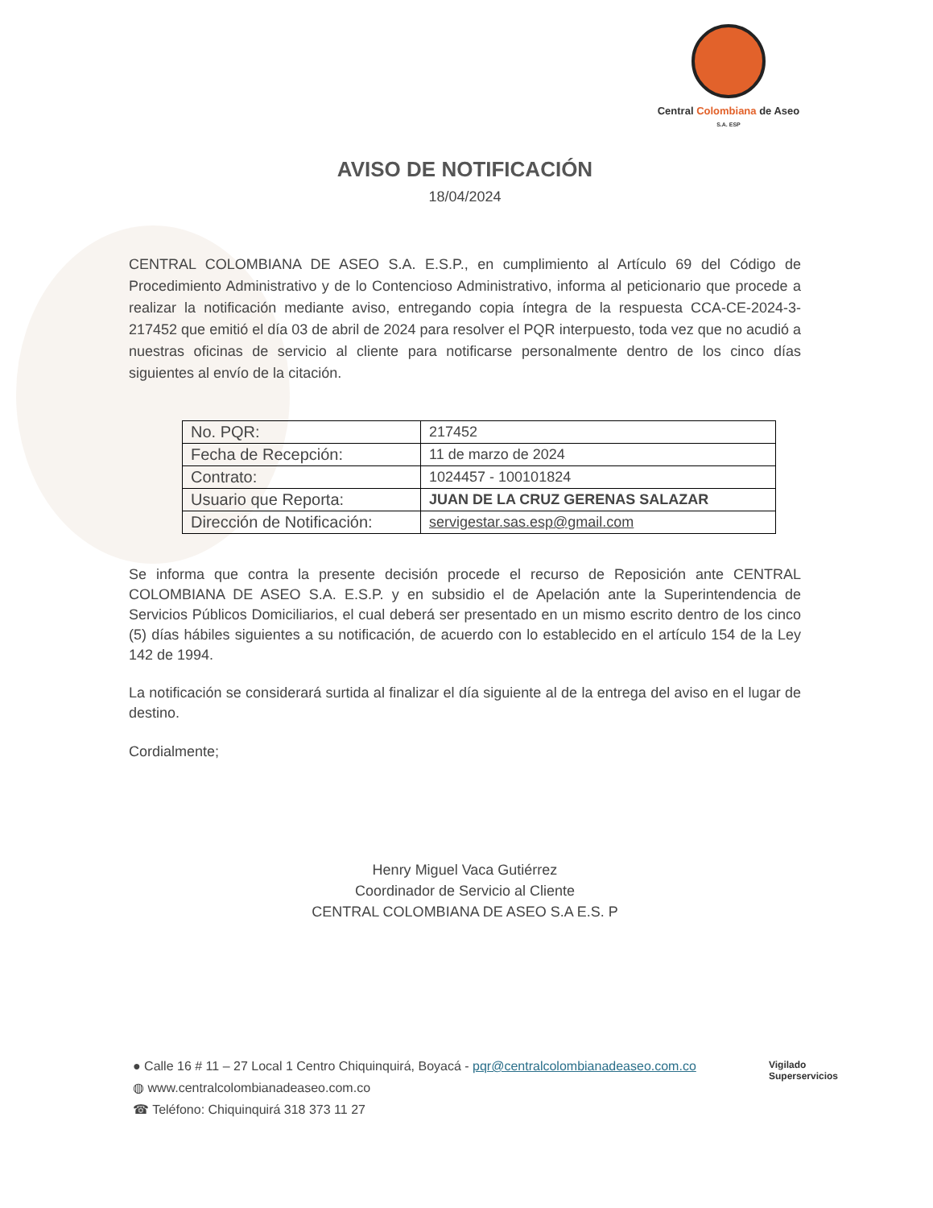Central Colombiana de Aseo
S.A. ESP
AVISO DE NOTIFICACIÓN
18/04/2024
CENTRAL COLOMBIANA DE ASEO S.A. E.S.P., en cumplimiento al Artículo 69 del Código de Procedimiento Administrativo y de lo Contencioso Administrativo, informa al peticionario que procede a realizar la notificación mediante aviso, entregando copia íntegra de la respuesta CCA-CE-2024-3-217452 que emitió el día 03 de abril de 2024 para resolver el PQR interpuesto, toda vez que no acudió a nuestras oficinas de servicio al cliente para notificarse personalmente dentro de los cinco días siguientes al envío de la citación.
| No. PQR: | 217452 |
| Fecha de Recepción: | 11 de marzo de 2024 |
| Contrato: | 1024457 - 100101824 |
| Usuario que Reporta: | JUAN DE LA CRUZ GERENAS SALAZAR |
| Dirección de Notificación: | servigestar.sas.esp@gmail.com |
Se informa que contra la presente decisión procede el recurso de Reposición ante CENTRAL COLOMBIANA DE ASEO S.A. E.S.P. y en subsidio el de Apelación ante la Superintendencia de Servicios Públicos Domiciliarios, el cual deberá ser presentado en un mismo escrito dentro de los cinco (5) días hábiles siguientes a su notificación, de acuerdo con lo establecido en el artículo 154 de la Ley 142 de 1994.
La notificación se considerará surtida al finalizar el día siguiente al de la entrega del aviso en el lugar de destino.
Cordialmente;
Henry Miguel Vaca Gutiérrez
Coordinador de Servicio al Cliente
CENTRAL COLOMBIANA DE ASEO S.A E.S. P
● Calle 16 # 11 – 27 Local 1 Centro Chiquinquirá, Boyacá - pqr@centralcolombianadeaseo.com.co
◍ www.centralcolombianadeaseo.com.co
☎ Teléfono: Chiquinquirá 318 373 11 27
Vigilado
Superservicios